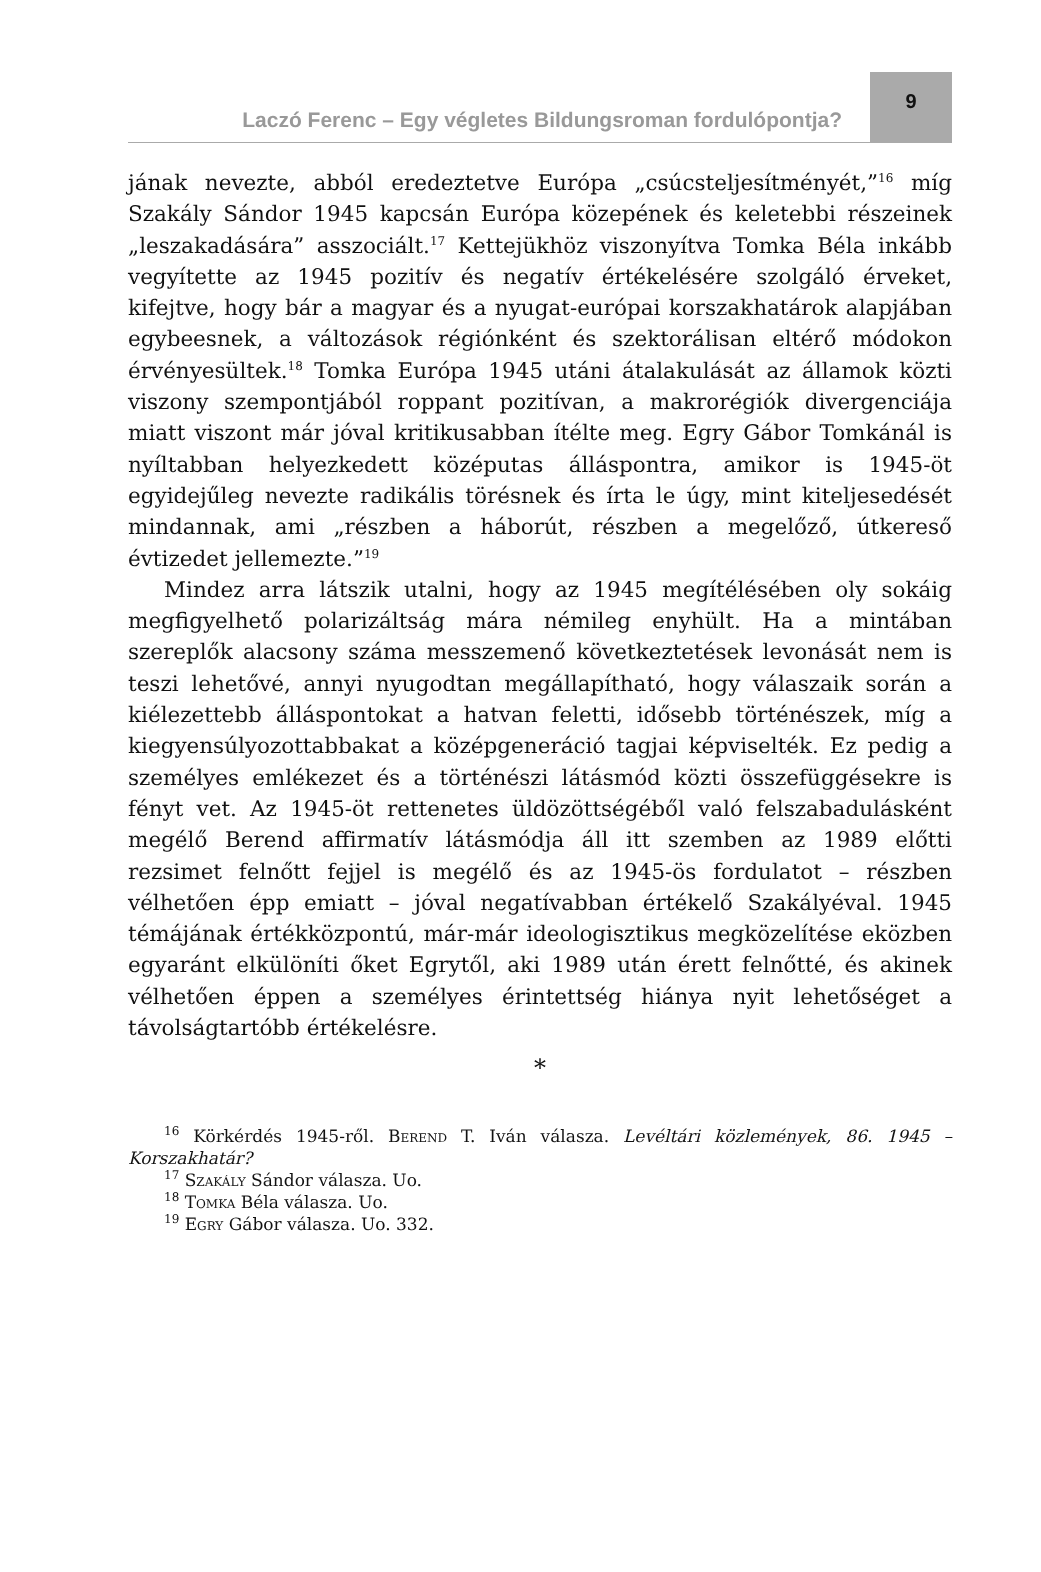Laczó Ferenc – Egy végletes Bildungsroman fordulópontja?
9
jának nevezte, abból eredeztetve Európa „csúcsteljesítményét,”<sup>16</sup> míg Szakály Sándor 1945 kapcsán Európa közepének és keletebbi részeinek „leszakadására” asszociált.<sup>17</sup> Kettejükhöz viszonyítva Tomka Béla inkább vegyítette az 1945 pozitív és negatív értékelésére szolgáló érveket, kifejtve, hogy bár a magyar és a nyugat-európai korszakhatárok alapjában egybeesnek, a változások régiónként és szektorálisan eltérő módokon érvényesültek.<sup>18</sup> Tomka Európa 1945 utáni átalakulását az államok közti viszony szempontjából roppant pozitívan, a makrorégiók divergenciája miatt viszont már jóval kritikusabban ítélte meg. Egry Gábor Tomkánál is nyíltabban helyezkedett középutas álláspontra, amikor is 1945-öt egyidejűleg nevezte radikális törésnek és írta le úgy, mint kiteljesedését mindannak, ami „részben a háborút, részben a megelőző, útkereső évtizedet jellemezte.”<sup>19</sup>
Mindez arra látszik utalni, hogy az 1945 megítélésében oly sokáig megfigyelhető polarizáltság mára némileg enyhült. Ha a mintában szereplők alacsony száma messzemenő következtetések levonását nem is teszi lehetővé, annyi nyugodtan megállapítható, hogy válaszaik során a kiélezettebb álláspontokat a hatvan feletti, idősebb történészek, míg a kiegyensúlyozottabbakat a középgeneráció tagjai képviselték. Ez pedig a személyes emlékezet és a történészi látásmód közti összefüggésekre is fényt vet. Az 1945-öt rettenetes üldözöttségéből való felszabadulásként megélő Berend affirmatív látásmódja áll itt szemben az 1989 előtti rezsimet felnőtt fejjel is megélő és az 1945-ös fordulatot – részben vélhetően épp emiatt – jóval negatívabban értékelő Szakályéval. 1945 témájának értékközpontú, már-már ideologisztikus megközelítése eközben egyaránt elkülöníti őket Egrytől, aki 1989 után érett felnőtté, és akinek vélhetően éppen a személyes érintettség hiánya nyit lehetőséget a távolságtartóbb értékelésre.
*
<sup>16</sup> Körkérdés 1945-ről. Berend T. Iván válasza. Levéltári közlemények, 86. 1945 – Korszakhatár?
<sup>17</sup> Szakály Sándor válasza. Uo.
<sup>18</sup> Tomka Béla válasza. Uo.
<sup>19</sup> Egry Gábor válasza. Uo. 332.